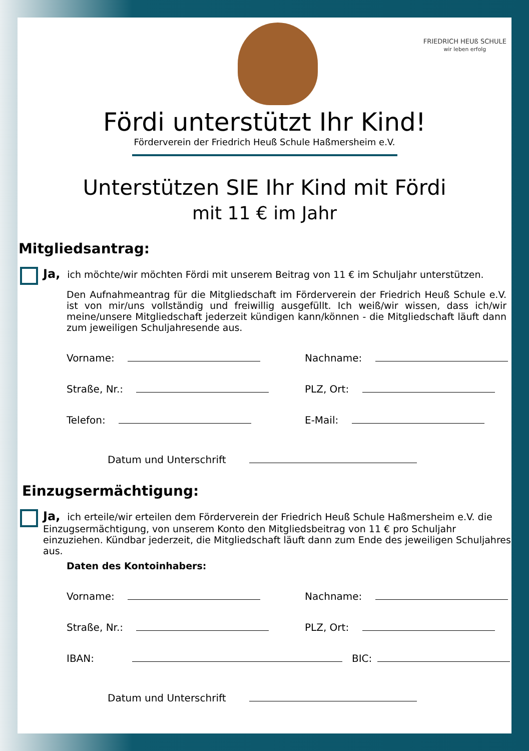FRIEDRICH HEUß SCHULE
wir leben erfolg
Fördi unterstützt Ihr Kind!
Förderverein der Friedrich Heuß Schule Haßmersheim e.V.
Unterstützen SIE Ihr Kind mit Fördi
mit 11 € im Jahr
Mitgliedsantrag:
Ja, ich möchte/wir möchten Fördi mit unserem Beitrag von 11 € im Schuljahr unterstützen.
Den Aufnahmeantrag für die Mitgliedschaft im Förderverein der Friedrich Heuß Schule e.V. ist von mir/uns vollständig und freiwillig ausgefüllt. Ich weiß/wir wissen, dass ich/wir meine/unsere Mitgliedschaft jederzeit kündigen kann/können - die Mitgliedschaft läuft dann zum jeweiligen Schuljahresende aus.
Vorname: Nachname:
Straße, Nr.: PLZ, Ort:
Telefon: E-Mail:
Datum und Unterschrift
Einzugsermächtigung:
Ja, ich erteile/wir erteilen dem Förderverein der Friedrich Heuß Schule Haßmersheim e.V. die Einzugsermächtigung, von unserem Konto den Mitgliedsbeitrag von 11 € pro Schuljahr einzuziehen. Kündbar jederzeit, die Mitgliedschaft läuft dann zum Ende des jeweiligen Schuljahres aus.
Daten des Kontoinhabers:
Vorname: Nachname:
Straße, Nr.: PLZ, Ort:
IBAN: BIC:
Datum und Unterschrift